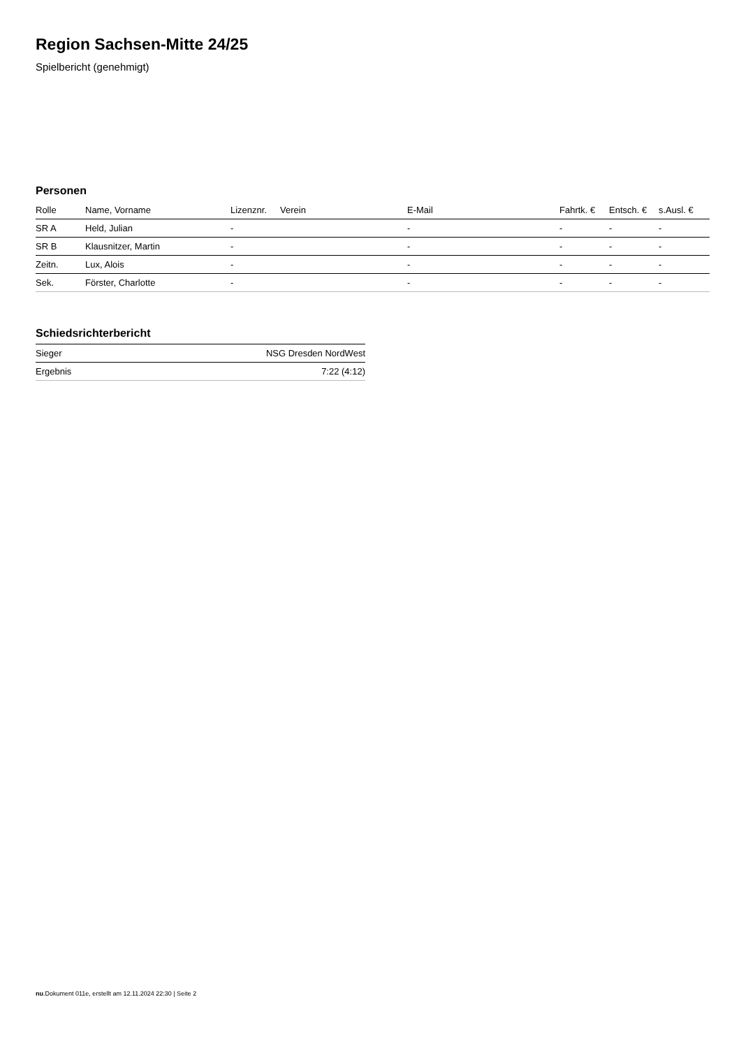Region Sachsen-Mitte 24/25
Spielbericht (genehmigt)
Personen
| Rolle | Name, Vorname | Lizenznr. | Verein | E-Mail | Fahrtk. € | Entsch. € | s.Ausl. € |
| --- | --- | --- | --- | --- | --- | --- | --- |
| SR A | Held, Julian | - | | - | - | - | - |
| SR B | Klausnitzer, Martin | - | | - | - | - | - |
| Zeitn. | Lux, Alois | - | | - | - | - | - |
| Sek. | Förster, Charlotte | - | | - | - | - | - |
Schiedsrichterbericht
| Sieger | NSG Dresden NordWest |
| Ergebnis | 7:22 (4:12) |
nu.Dokument 011e, erstellt am 12.11.2024 22:30 | Seite 2